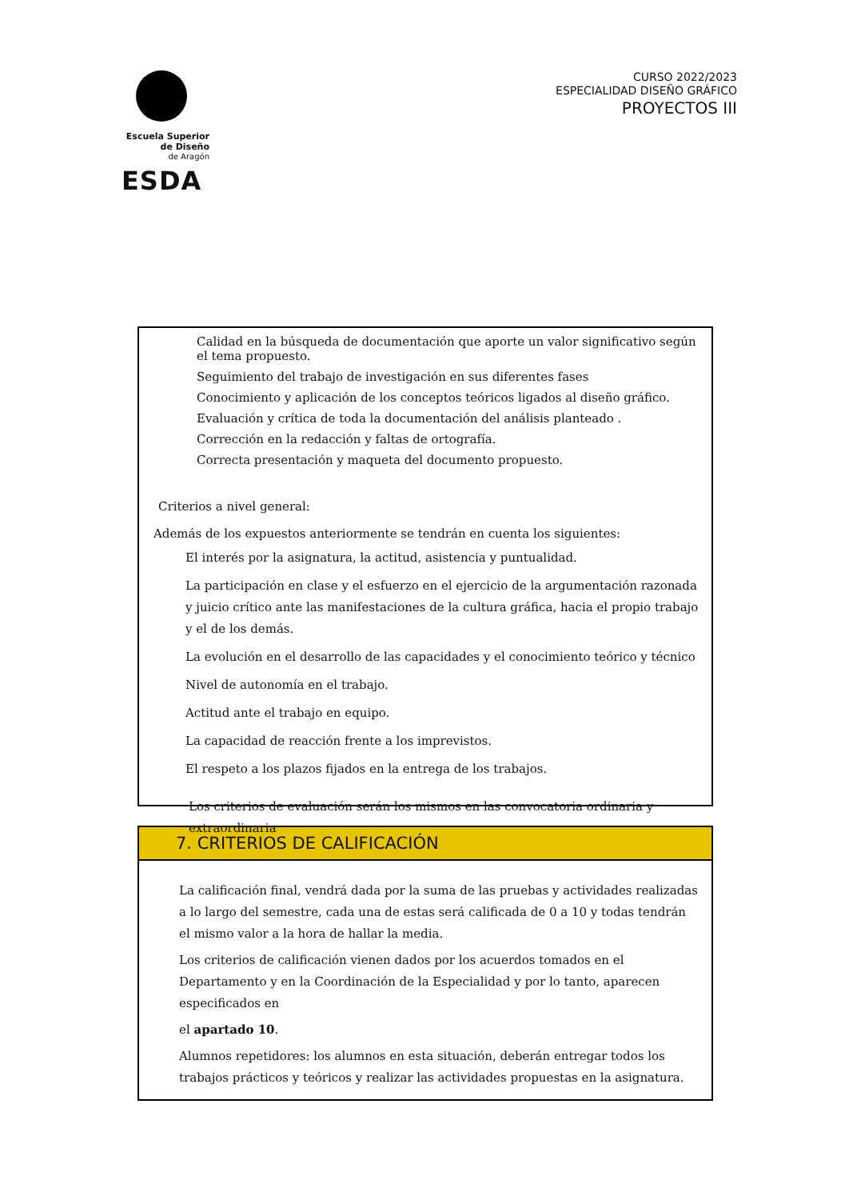Escuela Superior
de Diseño
de Aragón
ESDA
CURSO 2022/2023
ESPECIALIDAD DISEÑO GRÁFICO
PROYECTOS III
Calidad en la búsqueda de documentación que aporte un valor significativo según el tema propuesto.
Seguimiento del trabajo de investigación en sus diferentes fases
Conocimiento y aplicación de los conceptos teóricos ligados al diseño gráfico.
Evaluación y crítica de toda la documentación del análisis planteado .
Corrección en la redacción y faltas de ortografía.
Correcta presentación y maqueta del documento propuesto.
Criterios a nivel general:
Además de los expuestos anteriormente se tendrán en cuenta los siguientes:
El interés por la asignatura, la actitud, asistencia y puntualidad.
La participación en clase y el esfuerzo en el ejercicio de la argumentación razonada y juicio crítico ante las manifestaciones de la cultura gráfica, hacia el propio trabajo y el de los demás.
La evolución en el desarrollo de las capacidades y el conocimiento teórico y técnico
Nivel de autonomía en el trabajo.
Actitud ante el trabajo en equipo.
La capacidad de reacción frente a los imprevistos.
El respeto a los plazos fijados en la entrega de los trabajos.
Los criterios de evaluación serán los mismos en las convocatoria ordinaria y extraordinaria
7. CRITERIOS DE CALIFICACIÓN
La calificación final, vendrá dada por la suma de las pruebas y actividades realizadas a lo largo del semestre, cada una de estas será calificada de 0 a 10 y todas tendrán el mismo valor a la hora de hallar la media.
Los criterios de calificación vienen dados por los acuerdos tomados en el Departamento y en la Coordinación de la Especialidad y por lo tanto, aparecen especificados en
el apartado 10.
Alumnos repetidores: los alumnos en esta situación, deberán entregar todos los trabajos prácticos y teóricos y realizar las actividades propuestas en la asignatura.